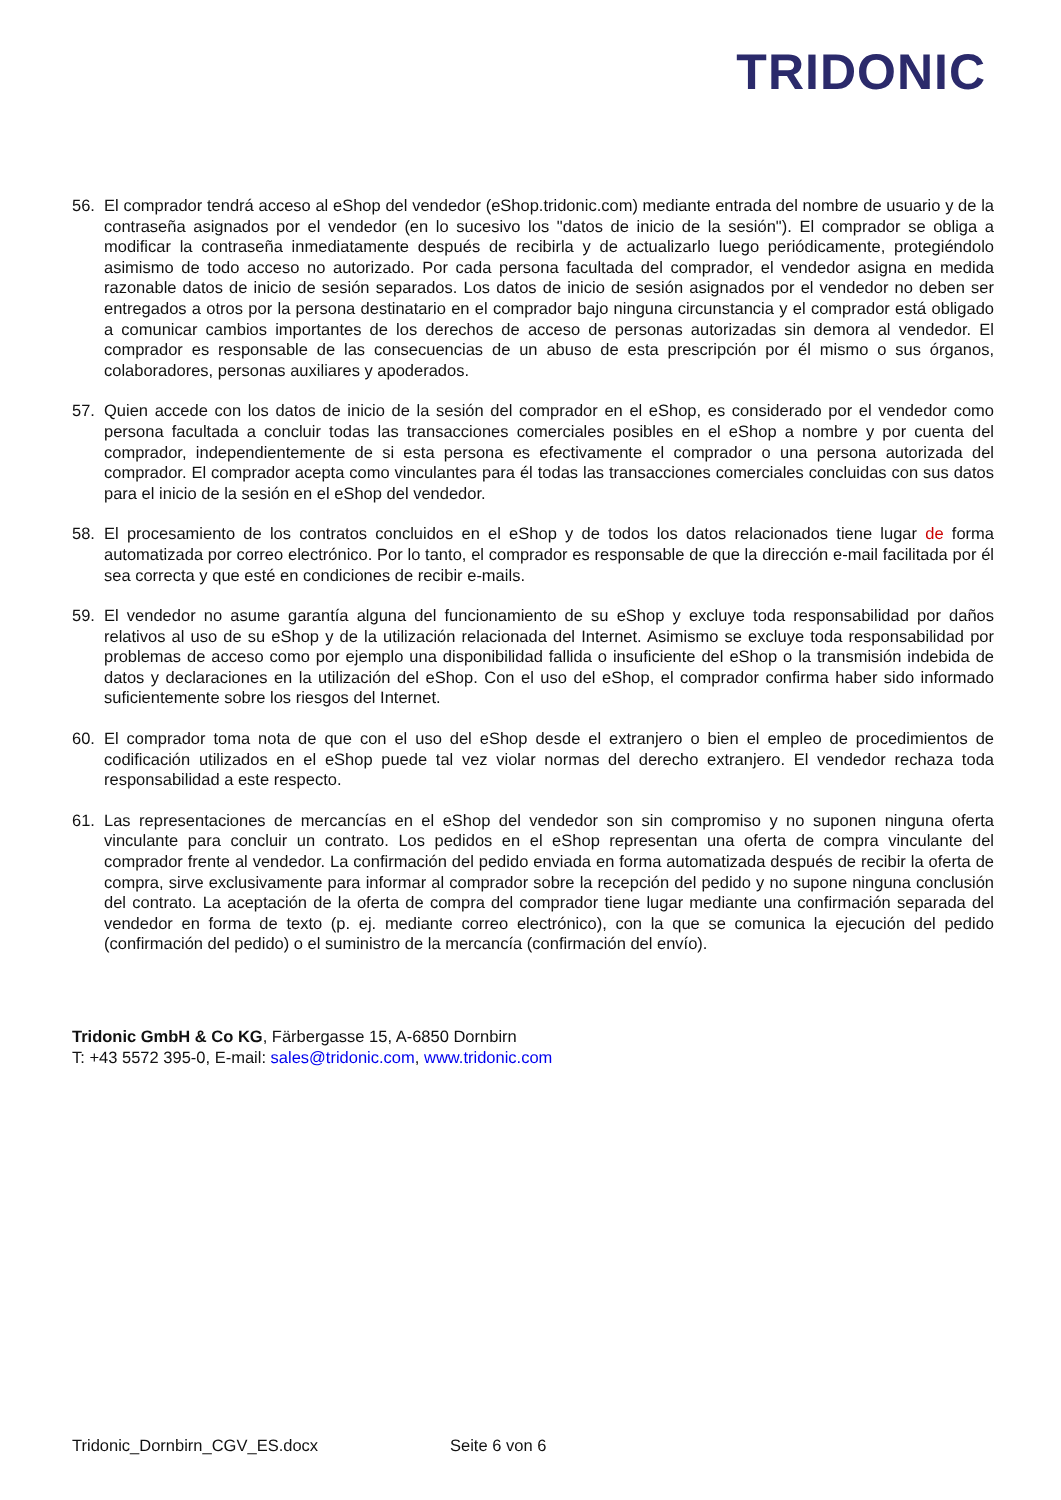TRIDONIC
56. El comprador tendrá acceso al eShop del vendedor (eShop.tridonic.com) mediante entrada del nombre de usuario y de la contraseña asignados por el vendedor (en lo sucesivo los "datos de inicio de la sesión"). El comprador se obliga a modificar la contraseña inmediatamente después de recibirla y de actualizarlo luego periódicamente, protegiéndolo asimismo de todo acceso no autorizado. Por cada persona facultada del comprador, el vendedor asigna en medida razonable datos de inicio de sesión separados. Los datos de inicio de sesión asignados por el vendedor no deben ser entregados a otros por la persona destinatario en el comprador bajo ninguna circunstancia y el comprador está obligado a comunicar cambios importantes de los derechos de acceso de personas autorizadas sin demora al vendedor. El comprador es responsable de las consecuencias de un abuso de esta prescripción por él mismo o sus órganos, colaboradores, personas auxiliares y apoderados.
57. Quien accede con los datos de inicio de la sesión del comprador en el eShop, es considerado por el vendedor como persona facultada a concluir todas las transacciones comerciales posibles en el eShop a nombre y por cuenta del comprador, independientemente de si esta persona es efectivamente el comprador o una persona autorizada del comprador. El comprador acepta como vinculantes para él todas las transacciones comerciales concluidas con sus datos para el inicio de la sesión en el eShop del vendedor.
58. El procesamiento de los contratos concluidos en el eShop y de todos los datos relacionados tiene lugar de forma automatizada por correo electrónico. Por lo tanto, el comprador es responsable de que la dirección e-mail facilitada por él sea correcta y que esté en condiciones de recibir e-mails.
59. El vendedor no asume garantía alguna del funcionamiento de su eShop y excluye toda responsabilidad por daños relativos al uso de su eShop y de la utilización relacionada del Internet. Asimismo se excluye toda responsabilidad por problemas de acceso como por ejemplo una disponibilidad fallida o insuficiente del eShop o la transmisión indebida de datos y declaraciones en la utilización del eShop. Con el uso del eShop, el comprador confirma haber sido informado suficientemente sobre los riesgos del Internet.
60. El comprador toma nota de que con el uso del eShop desde el extranjero o bien el empleo de procedimientos de codificación utilizados en el eShop puede tal vez violar normas del derecho extranjero. El vendedor rechaza toda responsabilidad a este respecto.
61. Las representaciones de mercancías en el eShop del vendedor son sin compromiso y no suponen ninguna oferta vinculante para concluir un contrato. Los pedidos en el eShop representan una oferta de compra vinculante del comprador frente al vendedor. La confirmación del pedido enviada en forma automatizada después de recibir la oferta de compra, sirve exclusivamente para informar al comprador sobre la recepción del pedido y no supone ninguna conclusión del contrato. La aceptación de la oferta de compra del comprador tiene lugar mediante una confirmación separada del vendedor en forma de texto (p. ej. mediante correo electrónico), con la que se comunica la ejecución del pedido (confirmación del pedido) o el suministro de la mercancía (confirmación del envío).
Tridonic GmbH & Co KG, Färbergasse 15, A-6850 Dornbirn
T: +43 5572 395-0, E-mail: sales@tridonic.com, www.tridonic.com
Tridonic_Dornbirn_CGV_ES.docx Seite 6 von 6